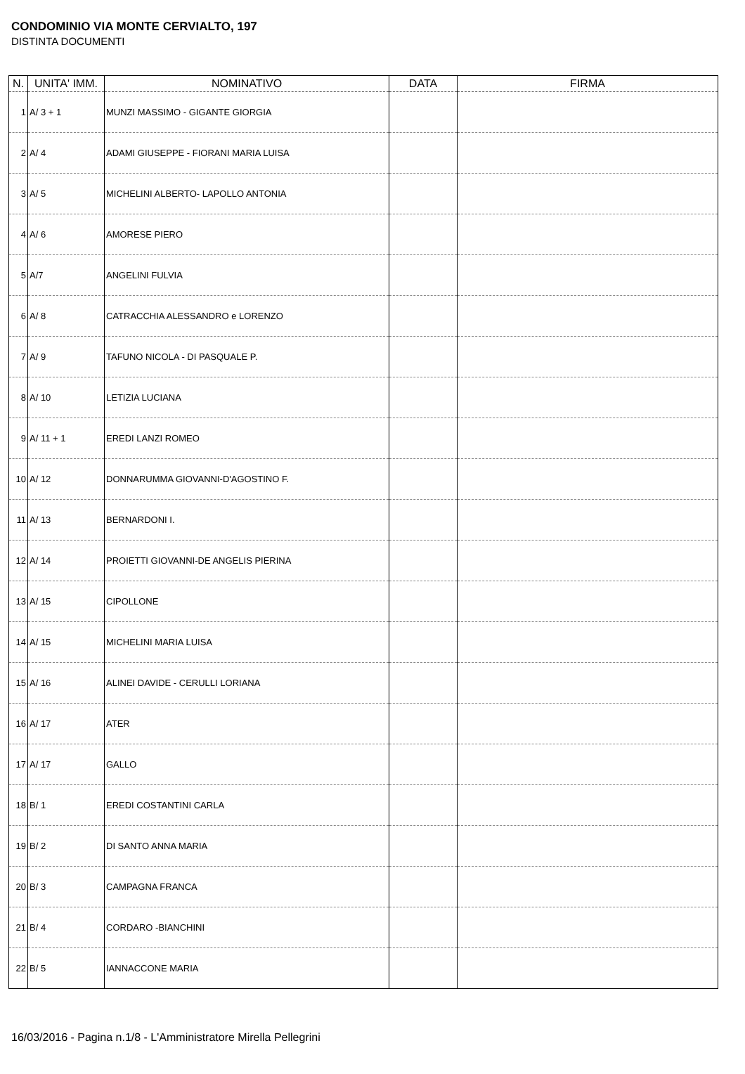CONDOMINIO VIA MONTE CERVIALTO, 197
DISTINTA DOCUMENTI
| N. | UNITA' IMM. | NOMINATIVO | DATA | FIRMA |
| --- | --- | --- | --- | --- |
| 1 | A/ 3 + 1 | MUNZI MASSIMO - GIGANTE GIORGIA | | |
| 2 | A/ 4 | ADAMI GIUSEPPE - FIORANI MARIA LUISA | | |
| 3 | A/ 5 | MICHELINI ALBERTO- LAPOLLO ANTONIA | | |
| 4 | A/ 6 | AMORESE PIERO | | |
| 5 | A/7 | ANGELINI FULVIA | | |
| 6 | A/ 8 | CATRACCHIA ALESSANDRO e LORENZO | | |
| 7 | A/ 9 | TAFUNO NICOLA - DI PASQUALE P. | | |
| 8 | A/ 10 | LETIZIA LUCIANA | | |
| 9 | A/ 11 + 1 | EREDI LANZI ROMEO | | |
| 10 | A/ 12 | DONNARUMMA GIOVANNI-D'AGOSTINO F. | | |
| 11 | A/ 13 | BERNARDONI I. | | |
| 12 | A/ 14 | PROIETTI GIOVANNI-DE ANGELIS PIERINA | | |
| 13 | A/ 15 | CIPOLLONE | | |
| 14 | A/ 15 | MICHELINI MARIA LUISA | | |
| 15 | A/ 16 | ALINEI DAVIDE - CERULLI LORIANA | | |
| 16 | A/ 17 | ATER | | |
| 17 | A/ 17 | GALLO | | |
| 18 | B/ 1 | EREDI COSTANTINI CARLA | | |
| 19 | B/ 2 | DI SANTO ANNA MARIA | | |
| 20 | B/ 3 | CAMPAGNA FRANCA | | |
| 21 | B/ 4 | CORDARO -BIANCHINI | | |
| 22 | B/ 5 | IANNACCONE MARIA | | |
16/03/2016 - Pagina n.1/8 - L'Amministratore Mirella Pellegrini